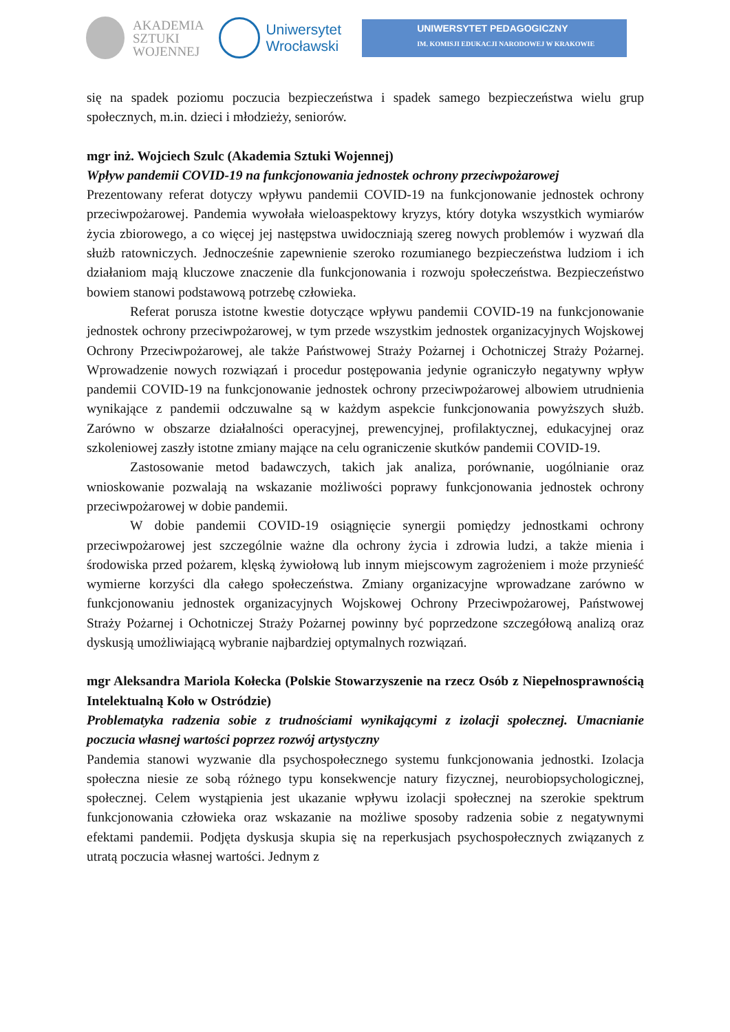AKADEMIA
SZTUKI
WOJENNEJ
Uniwersytet
Wrocławski
UNIWERSYTET PEDAGOGICZNY
IM. KOMISJI EDUKACJI NARODOWEJ W KRAKOWIE
się na spadek poziomu poczucia bezpieczeństwa i spadek samego bezpieczeństwa wielu grup społecznych, m.in. dzieci i młodzieży, seniorów.
mgr inż. Wojciech Szulc (Akademia Sztuki Wojennej)
Wpływ pandemii COVID-19 na funkcjonowania jednostek ochrony przeciwpożarowej
Prezentowany referat dotyczy wpływu pandemii COVID-19 na funkcjonowanie jednostek ochrony przeciwpożarowej. Pandemia wywołała wieloaspektowy kryzys, który dotyka wszystkich wymiarów życia zbiorowego, a co więcej jej następstwa uwidoczniają szereg nowych problemów i wyzwań dla służb ratowniczych. Jednocześnie zapewnienie szeroko rozumianego bezpieczeństwa ludziom i ich działaniom mają kluczowe znaczenie dla funkcjonowania i rozwoju społeczeństwa. Bezpieczeństwo bowiem stanowi podstawową potrzebę człowieka.
Referat porusza istotne kwestie dotyczące wpływu pandemii COVID-19 na funkcjonowanie jednostek ochrony przeciwpożarowej, w tym przede wszystkim jednostek organizacyjnych Wojskowej Ochrony Przeciwpożarowej, ale także Państwowej Straży Pożarnej i Ochotniczej Straży Pożarnej. Wprowadzenie nowych rozwiązań i procedur postępowania jedynie ograniczyło negatywny wpływ pandemii COVID-19 na funkcjonowanie jednostek ochrony przeciwpożarowej albowiem utrudnienia wynikające z pandemii odczuwalne są w każdym aspekcie funkcjonowania powyższych służb. Zarówno w obszarze działalności operacyjnej, prewencyjnej, profilaktycznej, edukacyjnej oraz szkoleniowej zaszły istotne zmiany mające na celu ograniczenie skutków pandemii COVID-19.
Zastosowanie metod badawczych, takich jak analiza, porównanie, uogólnianie oraz wnioskowanie pozwalają na wskazanie możliwości poprawy funkcjonowania jednostek ochrony przeciwpożarowej w dobie pandemii.
W dobie pandemii COVID-19 osiągnięcie synergii pomiędzy jednostkami ochrony przeciwpożarowej jest szczególnie ważne dla ochrony życia i zdrowia ludzi, a także mienia i środowiska przed pożarem, klęską żywiołową lub innym miejscowym zagrożeniem i może przynieść wymierne korzyści dla całego społeczeństwa. Zmiany organizacyjne wprowadzane zarówno w funkcjonowaniu jednostek organizacyjnych Wojskowej Ochrony Przeciwpożarowej, Państwowej Straży Pożarnej i Ochotniczej Straży Pożarnej powinny być poprzedzone szczegółową analizą oraz dyskusją umożliwiającą wybranie najbardziej optymalnych rozwiązań.
mgr Aleksandra Mariola Kołecka (Polskie Stowarzyszenie na rzecz Osób z Niepełnosprawnością Intelektualną Koło w Ostródzie)
Problematyka radzenia sobie z trudnościami wynikającymi z izolacji społecznej. Umacnianie poczucia własnej wartości poprzez rozwój artystyczny
Pandemia stanowi wyzwanie dla psychospołecznego systemu funkcjonowania jednostki. Izolacja społeczna niesie ze sobą różnego typu konsekwencje natury fizycznej, neurobiopsychologicznej, społecznej. Celem wystąpienia jest ukazanie wpływu izolacji społecznej na szerokie spektrum funkcjonowania człowieka oraz wskazanie na możliwe sposoby radzenia sobie z negatywnymi efektami pandemii. Podjęta dyskusja skupia się na reperkusjach psychospołecznych związanych z utratą poczucia własnej wartości. Jednym z